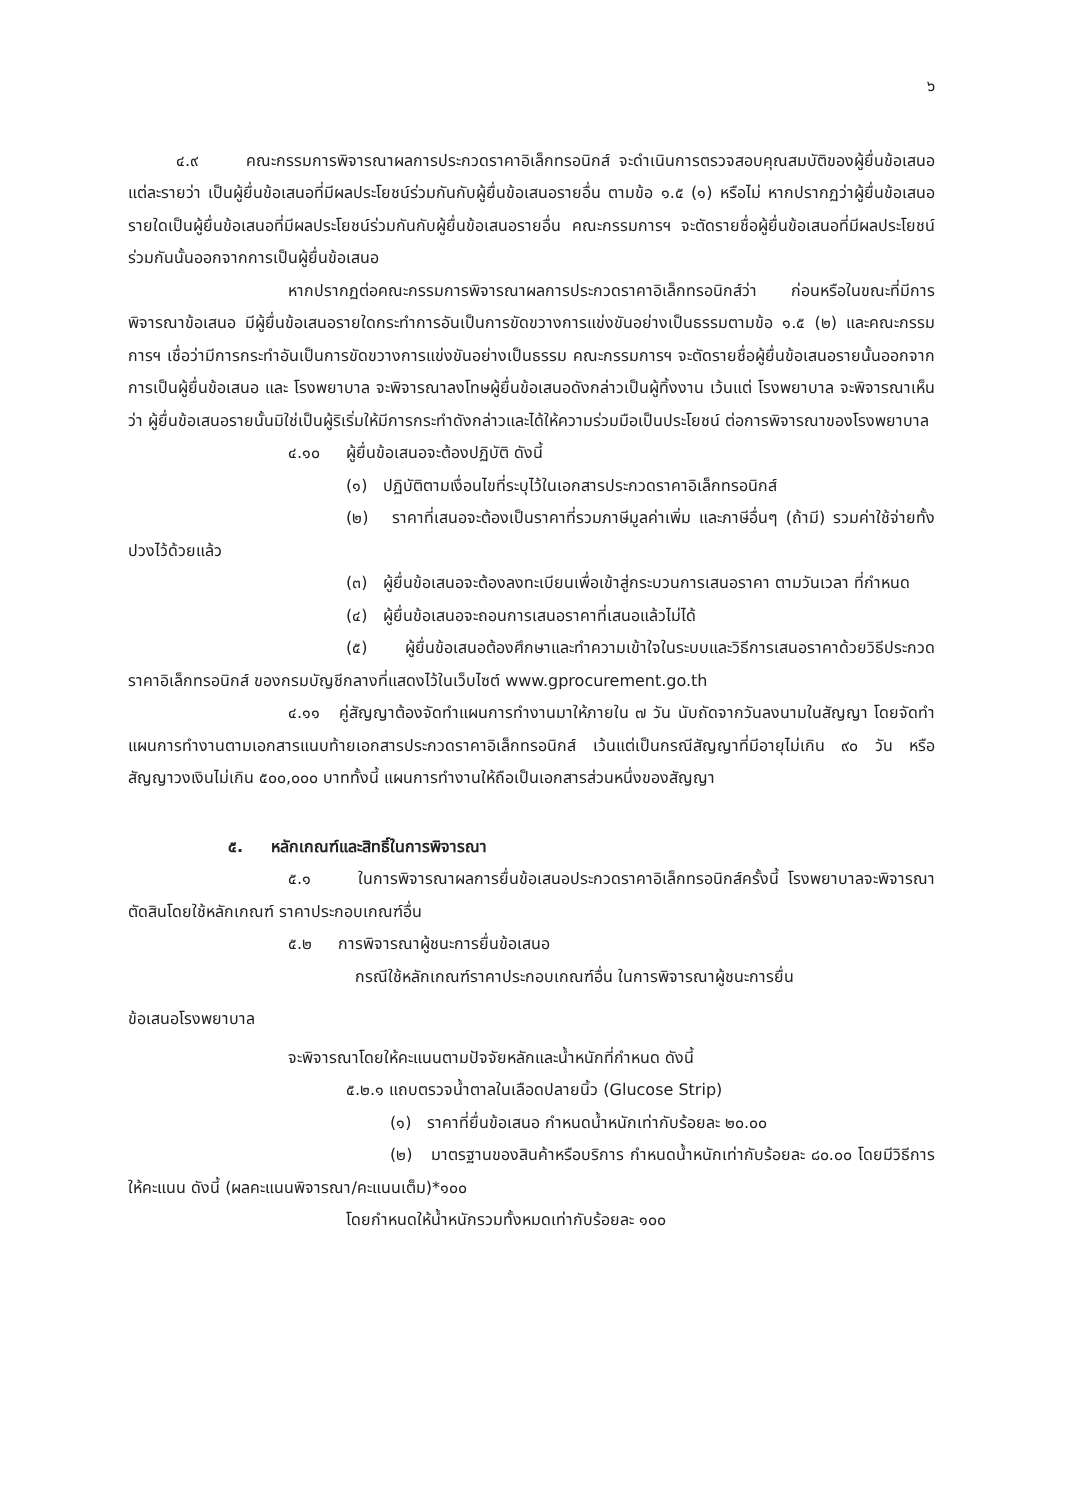๖
๔.๙ คณะกรรมการพิจารณาผลการประกวดราคาอิเล็กทรอนิกส์ จะดำเนินการตรวจสอบคุณสมบัติของผู้ยื่นข้อเสนอแต่ละรายว่า เป็นผู้ยื่นข้อเสนอที่มีผลประโยชน์ร่วมกันกับผู้ยื่นข้อเสนอรายอื่น ตามข้อ ๑.๕ (๑) หรือไม่ หากปรากฏว่าผู้ยื่นข้อเสนอรายใดเป็นผู้ยื่นข้อเสนอที่มีผลประโยชน์ร่วมกันกับผู้ยื่นข้อเสนอรายอื่น คณะกรรมการฯ จะตัดรายชื่อผู้ยื่นข้อเสนอที่มีผลประโยชน์ร่วมกันนั้นออกจากการเป็นผู้ยื่นข้อเสนอ
หากปรากฏต่อคณะกรรมการพิจารณาผลการประกวดราคาอิเล็กทรอนิกส์ว่า ก่อนหรือในขณะที่มีการพิจารณาข้อเสนอ มีผู้ยื่นข้อเสนอรายใดกระทำการอันเป็นการขัดขวางการแข่งขันอย่างเป็นธรรมตามข้อ ๑.๕ (๒) และคณะกรรมการฯ เชื่อว่ามีการกระทำอันเป็นการขัดขวางการแข่งขันอย่างเป็นธรรม คณะกรรมการฯ จะตัดรายชื่อผู้ยื่นข้อเสนอรายนั้นออกจากการเป็นผู้ยื่นข้อเสนอ และ โรงพยาบาล จะพิจารณาลงโทษผู้ยื่นข้อเสนอดังกล่าวเป็นผู้ทิ้งงาน เว้นแต่ โรงพยาบาล จะพิจารณาเห็นว่า ผู้ยื่นข้อเสนอรายนั้นมิใช่เป็นผู้ริเริ่มให้มีการกระทำดังกล่าวและได้ให้ความร่วมมือเป็นประโยชน์ ต่อการพิจารณาของโรงพยาบาล
๔.๑๐ ผู้ยื่นข้อเสนอจะต้องปฏิบัติ ดังนี้
(๑) ปฏิบัติตามเงื่อนไขที่ระบุไว้ในเอกสารประกวดราคาอิเล็กทรอนิกส์
(๒) ราคาที่เสนอจะต้องเป็นราคาที่รวมภาษีมูลค่าเพิ่ม และภาษีอื่นๆ (ถ้ามี) รวมค่าใช้จ่ายทั้งปวงไว้ด้วยแล้ว
(๓) ผู้ยื่นข้อเสนอจะต้องลงทะเบียนเพื่อเข้าสู่กระบวนการเสนอราคา ตามวันเวลา ที่กำหนด
(๔) ผู้ยื่นข้อเสนอจะถอนการเสนอราคาที่เสนอแล้วไม่ได้
(๕) ผู้ยื่นข้อเสนอต้องศึกษาและทำความเข้าใจในระบบและวิธีการเสนอราคาด้วยวิธีประกวดราคาอิเล็กทรอนิกส์ ของกรมบัญชีกลางที่แสดงไว้ในเว็บไซต์ www.gprocurement.go.th
๔.๑๑ คู่สัญญาต้องจัดทำแผนการทำงานมาให้ภายใน ๗ วัน นับถัดจากวันลงนามในสัญญา โดยจัดทำแผนการทำงานตามเอกสารแนบท้ายเอกสารประกวดราคาอิเล็กทรอนิกส์ เว้นแต่เป็นกรณีสัญญาที่มีอายุไม่เกิน ๙๐ วัน หรือสัญญาวงเงินไม่เกิน ๕๐๐,๐๐๐ บาททั้งนี้ แผนการทำงานให้ถือเป็นเอกสารส่วนหนึ่งของสัญญา
๕. หลักเกณฑ์และสิทธิ์ในการพิจารณา
๕.๑ ในการพิจารณาผลการยื่นข้อเสนอประกวดราคาอิเล็กทรอนิกส์ครั้งนี้ โรงพยาบาลจะพิจารณาตัดสินโดยใช้หลักเกณฑ์ ราคาประกอบเกณฑ์อื่น
๕.๒ การพิจารณาผู้ชนะการยื่นข้อเสนอ
กรณีใช้หลักเกณฑ์ราคาประกอบเกณฑ์อื่น ในการพิจารณาผู้ชนะการยื่น
ข้อเสนอโรงพยาบาล
จะพิจารณาโดยให้คะแนนตามปัจจัยหลักและน้ำหนักที่กำหนด ดังนี้
๕.๒.๑ แถบตรวจน้ำตาลในเลือดปลายนิ้ว (Glucose Strip)
(๑) ราคาที่ยื่นข้อเสนอ กำหนดน้ำหนักเท่ากับร้อยละ ๒๐.๐๐
(๒) มาตรฐานของสินค้าหรือบริการ กำหนดน้ำหนักเท่ากับร้อยละ ๘๐.๐๐ โดยมีวิธีการให้คะแนน ดังนี้ (ผลคะแนนพิจารณา/คะแนนเต็ม)*๑๐๐
โดยกำหนดให้น้ำหนักรวมทั้งหมดเท่ากับร้อยละ ๑๐๐